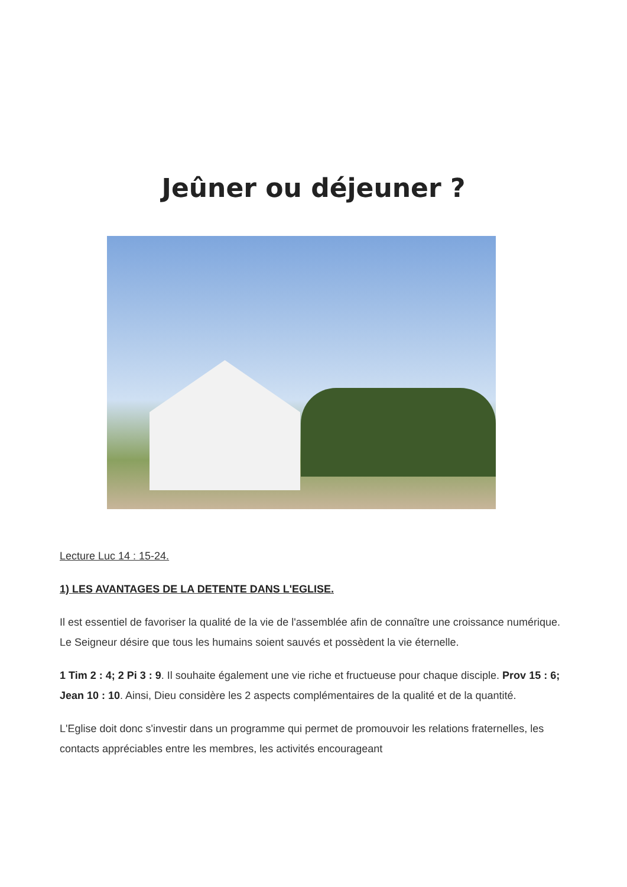Jeûner ou déjeuner ?
Lecture Luc 14 : 15-24.
1) LES AVANTAGES DE LA DETENTE DANS L'EGLISE.
Il est essentiel de favoriser la qualité de la vie de l'assemblée afin de connaître une croissance numérique. Le Seigneur désire que tous les humains soient sauvés et possèdent la vie éternelle.
1 Tim 2 : 4; 2 Pi 3 : 9. Il souhaite également une vie riche et fructueuse pour chaque disciple. Prov 15 : 6; Jean 10 : 10. Ainsi, Dieu considère les 2 aspects complémentaires de la qualité et de la quantité.
L'Eglise doit donc s'investir dans un programme qui permet de promouvoir les relations fraternelles, les contacts appréciables entre les membres, les activités encourageant